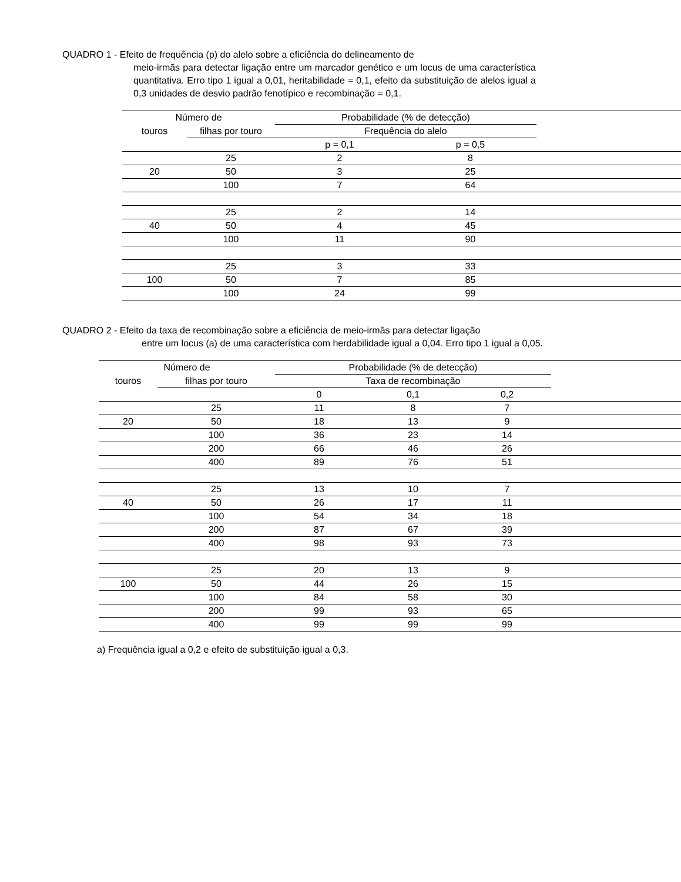QUADRO 1 - Efeito de frequência (p) do alelo sobre a eficiência do delineamento de
meio-irmãs para detectar ligação entre um marcador genético e um locus de uma característica quantitativa. Erro tipo 1 igual a 0,01, heritabilidade = 0,1, efeito da substituição de alelos igual a 0,3 unidades de desvio padrão fenotípico e recombinação = 0,1.
| Número de | | Probabilidade (% de detecção) | | |
| --- | --- | --- | --- | --- |
| touros | filhas por touro | Frequência do alelo | | |
| | | p = 0,1 | p = 0,5 | |
| | 25 | 2 | 8 | |
| 20 | 50 | 3 | 25 | |
| | 100 | 7 | 64 | |
| | 25 | 2 | 14 | |
| 40 | 50 | 4 | 45 | |
| | 100 | 11 | 90 | |
| | 25 | 3 | 33 | |
| 100 | 50 | 7 | 85 | |
| | 100 | 24 | 99 | |
QUADRO 2 - Efeito da taxa de recombinação sobre a eficiência de meio-irmãs para detectar ligação
entre um locus (a) de uma característica com herdabilidade igual a 0,04. Erro tipo 1 igual a 0,05.
| Número de | | Probabilidade (% de detecção) | | | |
| --- | --- | --- | --- | --- | --- |
| touros | filhas por touro | Taxa de recombinação | | | |
| | | 0 | 0,1 | 0,2 | |
| | 25 | 11 | 8 | 7 | |
| 20 | 50 | 18 | 13 | 9 | |
| | 100 | 36 | 23 | 14 | |
| | 200 | 66 | 46 | 26 | |
| | 400 | 89 | 76 | 51 | |
| | 25 | 13 | 10 | 7 | |
| 40 | 50 | 26 | 17 | 11 | |
| | 100 | 54 | 34 | 18 | |
| | 200 | 87 | 67 | 39 | |
| | 400 | 98 | 93 | 73 | |
| | 25 | 20 | 13 | 9 | |
| 100 | 50 | 44 | 26 | 15 | |
| | 100 | 84 | 58 | 30 | |
| | 200 | 99 | 93 | 65 | |
| | 400 | 99 | 99 | 99 | |
a) Frequência igual a 0,2 e efeito de substituição igual a 0,3.